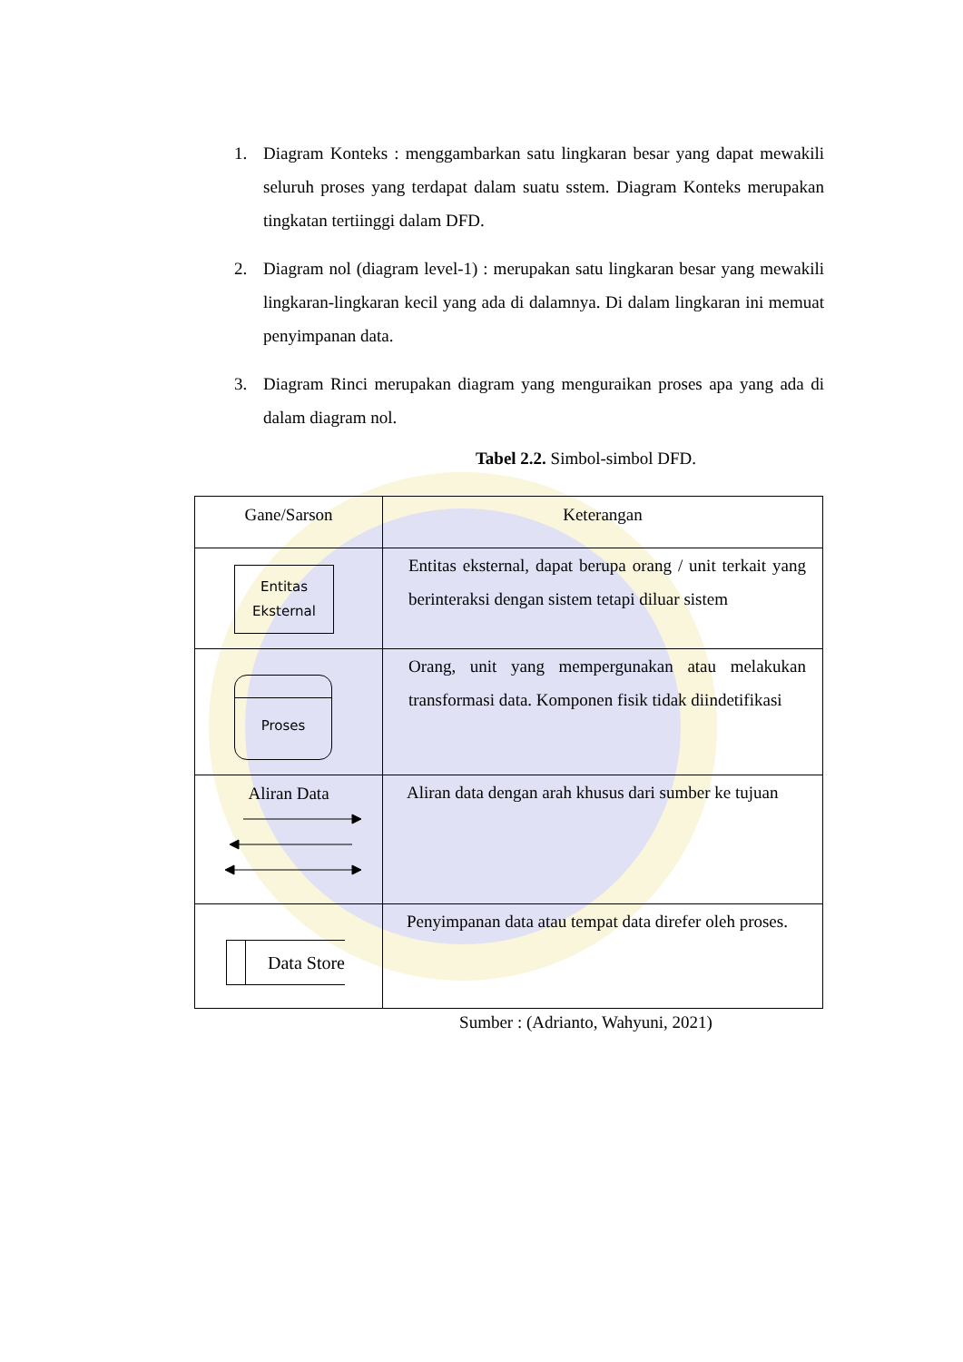1. Diagram Konteks : menggambarkan satu lingkaran besar yang dapat mewakili seluruh proses yang terdapat dalam suatu sstem. Diagram Konteks merupakan tingkatan tertiinggi dalam DFD.
2. Diagram nol (diagram level-1) : merupakan satu lingkaran besar yang mewakili lingkaran-lingkaran kecil yang ada di dalamnya. Di dalam lingkaran ini memuat penyimpanan data.
3. Diagram Rinci merupakan diagram yang menguraikan proses apa yang ada di dalam diagram nol.
Tabel 2.2. Simbol-simbol DFD.
| Gane/Sarson | Keterangan |
| Entitas Eksternal | Entitas eksternal, dapat berupa orang / unit terkait yang berinteraksi dengan sistem tetapi diluar sistem |
| Proses | Orang, unit yang mempergunakan atau melakukan transformasi data. Komponen fisik tidak diindetifikasi |
| Aliran Data | Aliran data dengan arah khusus dari sumber ke tujuan |
| Data Store | Penyimpanan data atau tempat data direfer oleh proses. |
Sumber : (Adrianto, Wahyuni, 2021)